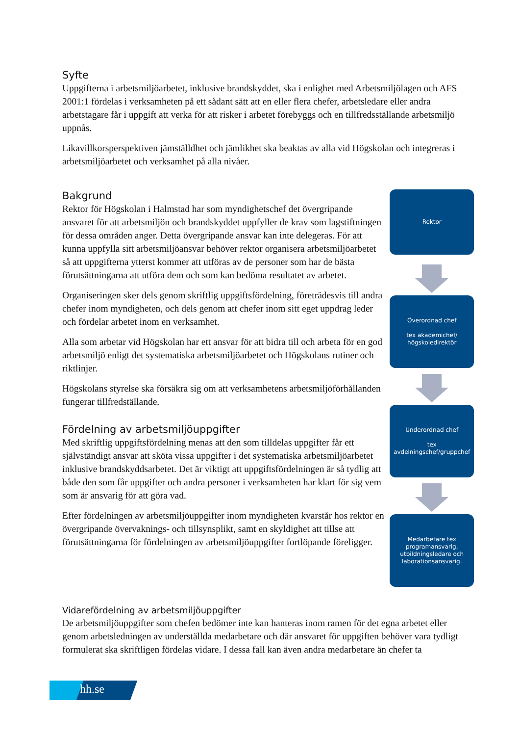Syfte
Uppgifterna i arbetsmiljöarbetet, inklusive brandskyddet, ska i enlighet med Arbetsmiljölagen och AFS 2001:1 fördelas i verksamheten på ett sådant sätt att en eller flera chefer, arbetsledare eller andra arbetstagare får i uppgift att verka för att risker i arbetet förebyggs och en tillfredsställande arbetsmiljö uppnås.
Likavillkorsperspektiven jämställdhet och jämlikhet ska beaktas av alla vid Högskolan och integreras i arbetsmiljöarbetet och verksamhet på alla nivåer.
Bakgrund
Rektor för Högskolan i Halmstad har som myndighetschef det övergripande ansvaret för att arbetsmiljön och brandskyddet uppfyller de krav som lagstiftningen för dessa områden anger. Detta övergripande ansvar kan inte delegeras. För att kunna uppfylla sitt arbetsmiljöansvar behöver rektor organisera arbetsmiljöarbetet så att uppgifterna ytterst kommer att utföras av de personer som har de bästa förutsättningarna att utföra dem och som kan bedöma resultatet av arbetet.
Organiseringen sker dels genom skriftlig uppgiftsfördelning, företrädesvis till andra chefer inom myndigheten, och dels genom att chefer inom sitt eget uppdrag leder och fördelar arbetet inom en verksamhet.
Alla som arbetar vid Högskolan har ett ansvar för att bidra till och arbeta för en god arbetsmiljö enligt det systematiska arbetsmiljöarbetet och Högskolans rutiner och riktlinjer.
Högskolans styrelse ska försäkra sig om att verksamhetens arbetsmiljöförhållanden fungerar tillfredställande.
Fördelning av arbetsmiljöuppgifter
Med skriftlig uppgiftsfördelning menas att den som tilldelas uppgifter får ett självständigt ansvar att sköta vissa uppgifter i det systematiska arbetsmiljöarbetet inklusive brandskyddsarbetet. Det är viktigt att uppgiftsfördelningen är så tydlig att både den som får uppgifter och andra personer i verksamheten har klart för sig vem som är ansvarig för att göra vad.
Efter fördelningen av arbetsmiljöuppgifter inom myndigheten kvarstår hos rektor en övergripande övervaknings- och tillsynsplikt, samt en skyldighet att tillse att förutsättningarna för fördelningen av arbetsmiljöuppgifter fortlöpande föreligger.
Rektor
Överordnad chef
tex akademichef/
högskoledirektör
Underordnad chef
tex
avdelningschef/gruppchef
Medarbetare tex programansvarig, utbildningsledare och laborationsansvarig.
Vidarefördelning av arbetsmiljöuppgifter
De arbetsmiljöuppgifter som chefen bedömer inte kan hanteras inom ramen för det egna arbetet eller genom arbetsledningen av underställda medarbetare och där ansvaret för uppgiften behöver vara tydligt formulerat ska skriftligen fördelas vidare. I dessa fall kan även andra medarbetare än chefer ta
hh.se